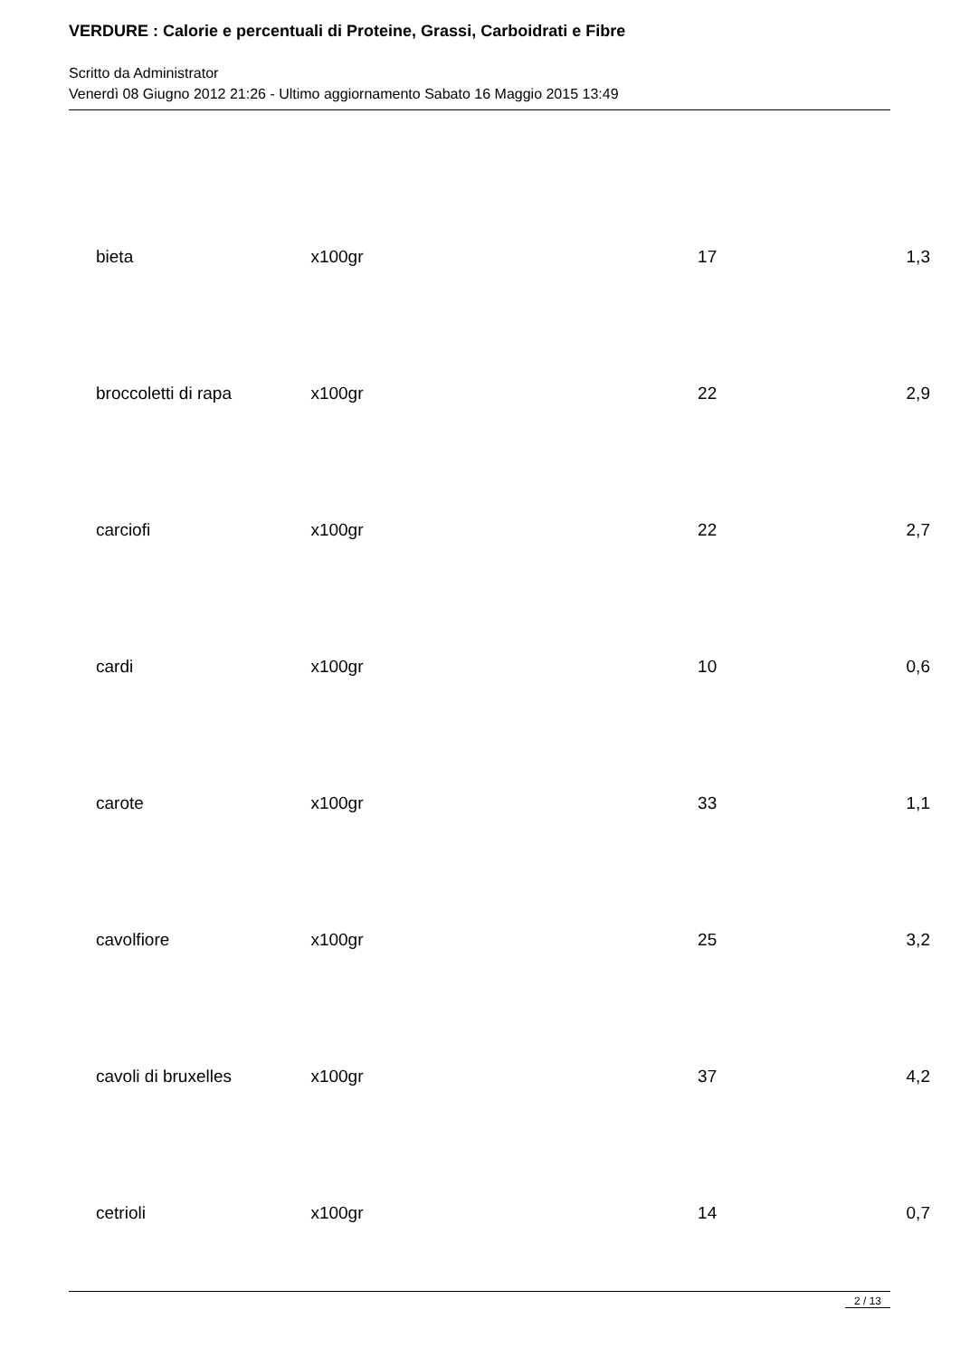VERDURE : Calorie e percentuali di Proteine, Grassi, Carboidrati e Fibre
Scritto da Administrator
Venerdì 08 Giugno 2012 21:26 - Ultimo aggiornamento Sabato 16 Maggio 2015 13:49
| bieta | x100gr | 17 | 1,3 |
| broccoletti di rapa | x100gr | 22 | 2,9 |
| carciofi | x100gr | 22 | 2,7 |
| cardi | x100gr | 10 | 0,6 |
| carote | x100gr | 33 | 1,1 |
| cavolfiore | x100gr | 25 | 3,2 |
| cavoli di bruxelles | x100gr | 37 | 4,2 |
| cetrioli | x100gr | 14 | 0,7 |
2 / 13